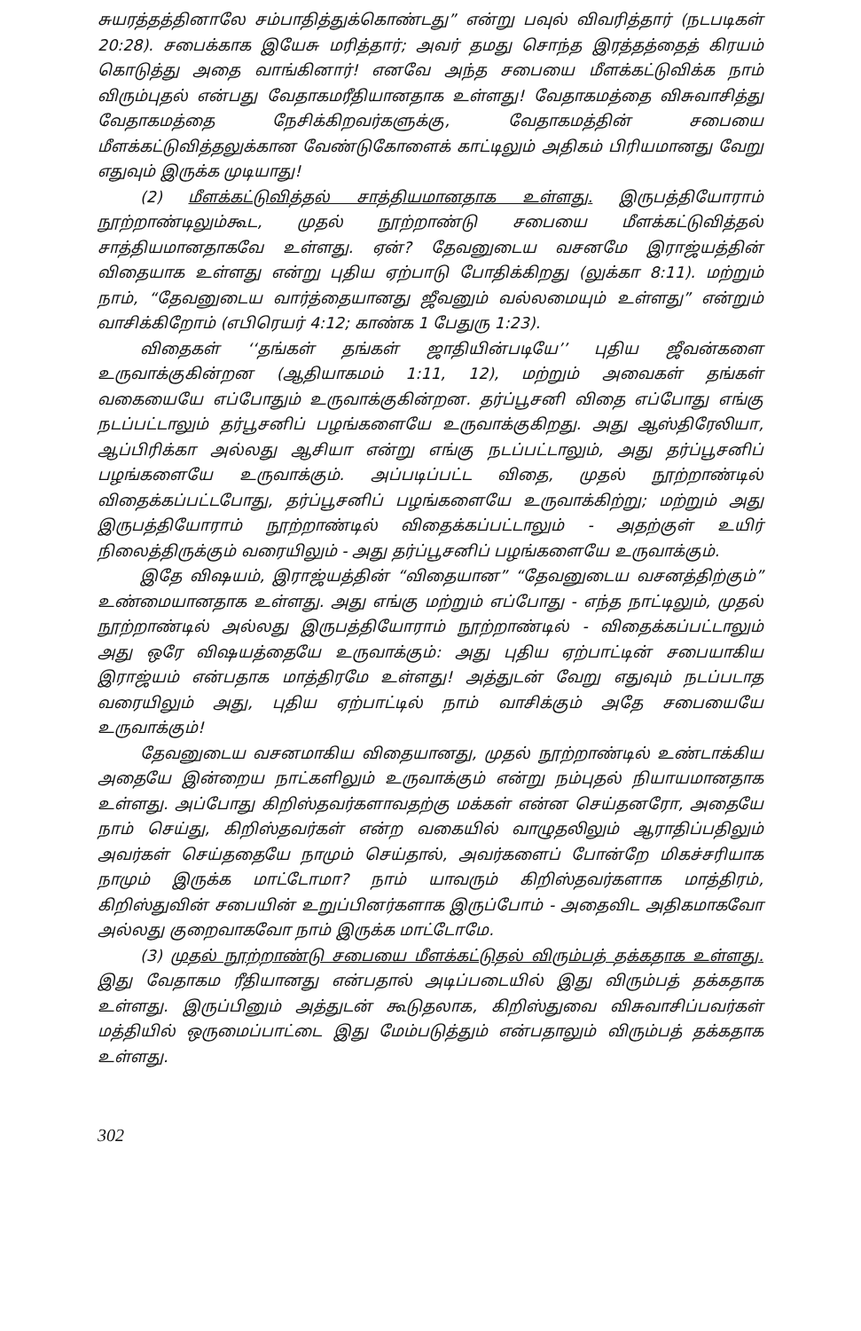சுயரத்தத்தினாலே சம்பாதித்துக்கொண்டது” என்று பவுல் விவரித்தார் (நடபடிகள் 20:28). சபைக்காக இயேசு மரித்தார்; அவர் தமது சொந்த இரத்தத்தைத் கிரயம் கொடுத்து அதை வாங்கினார்! எனவே அந்த சபையை மீளக்கட்டுவிக்க நாம் விரும்புதல் என்பது வேதாகமரீதியானதாக உள்ளது! வேதாகமத்தை விசுவாசித்து வேதாகமத்தை நேசிக்கிறவர்களுக்கு, வேதாகமத்தின் சபையை மீளக்கட்டுவித்தலுக்கான வேண்டுகோளைக் காட்டிலும் அதிகம் பிரியமானது வேறு எதுவும் இருக்க முடியாது!
(2) மீளக்கட்டுவித்தல் சாத்தியமானதாக உள்ளது. இருபத்தியோராம் நூற்றாண்டிலும்கூட, முதல் நூற்றாண்டு சபையை மீளக்கட்டுவித்தல் சாத்தியமானதாகவே உள்ளது. ஏன்? தேவனுடைய வசனமே இராஜ்யத்தின் விதையாக உள்ளது என்று புதிய ஏற்பாடு போதிக்கிறது (லுக்கா 8:11). மற்றும் நாம், “தேவனுடைய வார்த்தையானது ஜீவனும் வல்லமையும் உள்ளது” என்றும் வாசிக்கிறோம் (எபிரெயர் 4:12; காண்க 1 பேதுரு 1:23).
விதைகள் ‘‘தங்கள் தங்கள் ஜாதியின்படியே’’ புதிய ஜீவன்களை உருவாக்குகின்றன (ஆதியாகமம் 1:11, 12), மற்றும் அவைகள் தங்கள் வகையையே எப்போதும் உருவாக்குகின்றன. தர்ப்பூசனி விதை எப்போது எங்கு நடப்பட்டாலும் தர்பூசனிப் பழங்களையே உருவாக்குகிறது. அது ஆஸ்திரேலியா, ஆப்பிரிக்கா அல்லது ஆசியா என்று எங்கு நடப்பட்டாலும், அது தர்ப்பூசனிப் பழங்களையே உருவாக்கும். அப்படிப்பட்ட விதை, முதல் நூற்றாண்டில் விதைக்கப்பட்டபோது, தர்ப்பூசனிப் பழங்களையே உருவாக்கிற்று; மற்றும் அது இருபத்தியோராம் நூற்றாண்டில் விதைக்கப்பட்டாலும் - அதற்குள் உயிர் நிலைத்திருக்கும் வரையிலும் - அது தர்ப்பூசனிப் பழங்களையே உருவாக்கும்.
இதே விஷயம், இராஜ்யத்தின் “விதையான” “தேவனுடைய வசனத்திற்கும்” உண்மையானதாக உள்ளது. அது எங்கு மற்றும் எப்போது - எந்த நாட்டிலும், முதல் நூற்றாண்டில் அல்லது இருபத்தியோராம் நூற்றாண்டில் - விதைக்கப்பட்டாலும் அது ஒரே விஷயத்தையே உருவாக்கும்: அது புதிய ஏற்பாட்டின் சபையாகிய இராஜ்யம் என்பதாக மாத்திரமே உள்ளது! அத்துடன் வேறு எதுவும் நடப்படாத வரையிலும் அது, புதிய ஏற்பாட்டில் நாம் வாசிக்கும் அதே சபையையே உருவாக்கும்!
தேவனுடைய வசனமாகிய விதையானது, முதல் நூற்றாண்டில் உண்டாக்கிய அதையே இன்றைய நாட்களிலும் உருவாக்கும் என்று நம்புதல் நியாயமானதாக உள்ளது. அப்போது கிறிஸ்தவர்களாவதற்கு மக்கள் என்ன செய்தனரோ, அதையே நாம் செய்து, கிறிஸ்தவர்கள் என்ற வகையில் வாழுதலிலும் ஆராதிப்பதிலும் அவர்கள் செய்ததையே நாமும் செய்தால், அவர்களைப் போன்றே மிகச்சரியாக நாமும் இருக்க மாட்டோமா? நாம் யாவரும் கிறிஸ்தவர்களாக மாத்திரம், கிறிஸ்துவின் சபையின் உறுப்பினர்களாக இருப்போம் - அதைவிட அதிகமாகவோ அல்லது குறைவாகவோ நாம் இருக்க மாட்டோமே.
(3) முதல் நூற்றாண்டு சபையை மீளக்கட்டுதல் விரும்பத் தக்கதாக உள்ளது. இது வேதாகம ரீதியானது என்பதால் அடிப்படையில் இது விரும்பத் தக்கதாக உள்ளது. இருப்பினும் அத்துடன் கூடுதலாக, கிறிஸ்துவை விசுவாசிப்பவர்கள் மத்தியில் ஒருமைப்பாட்டை இது மேம்படுத்தும் என்பதாலும் விரும்பத் தக்கதாக உள்ளது.
302